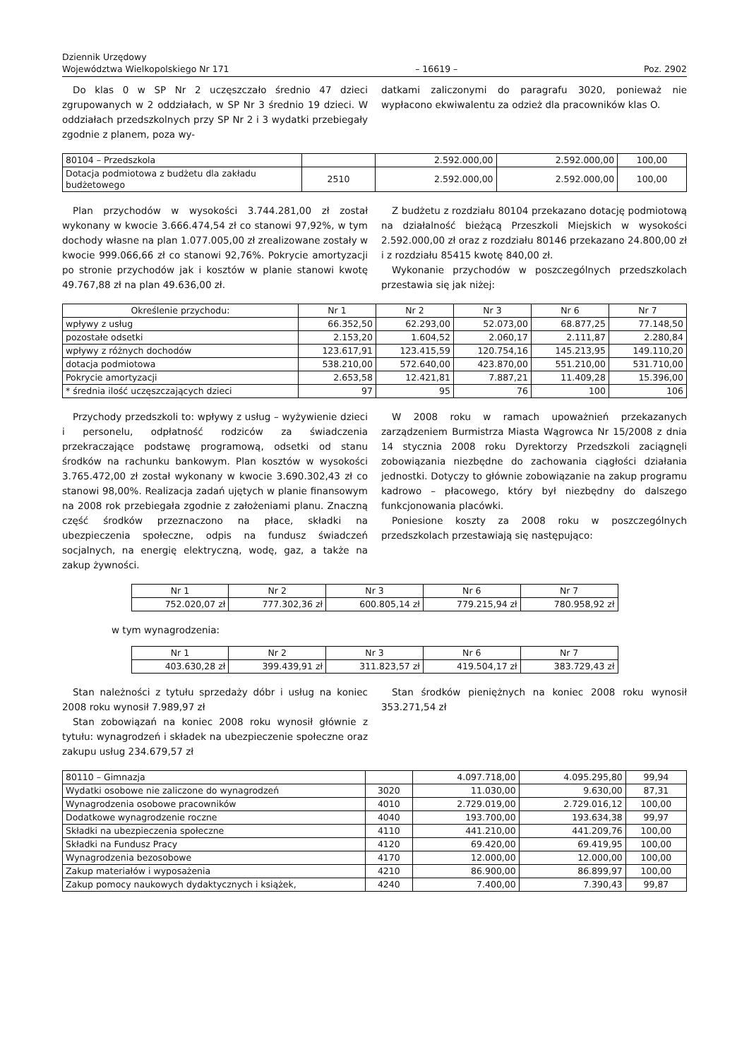Dziennik Urzędowy
Województwa Wielkopolskiego Nr 171
– 16619 –
Poz. 2902
Do klas 0 w SP Nr 2 uczęszczało średnio 47 dzieci zgrupowanych w 2 oddziałach, w SP Nr 3 średnio 19 dzieci. W oddziałach przedszkolnych przy SP Nr 2 i 3 wydatki przebiegały zgodnie z planem, poza wy-
datkami zaliczonymi do paragrafu 3020, ponieważ nie wypłacono ekwiwalentu za odzież dla pracowników klas O.
| 80104 – Przedszkola | | 2.592.000,00 | 2.592.000,00 | 100,00 |
| Dotacja podmiotowa z budżetu dla zakładu budżetowego | 2510 | 2.592.000,00 | 2.592.000,00 | 100,00 |
Plan przychodów w wysokości 3.744.281,00 zł został wykonany w kwocie 3.666.474,54 zł co stanowi 97,92%, w tym dochody własne na plan 1.077.005,00 zł zrealizowane zostały w kwocie 999.066,66 zł co stanowi 92,76%. Pokrycie amortyzacji po stronie przychodów jak i kosztów w planie stanowi kwotę 49.767,88 zł na plan 49.636,00 zł.
Z budżetu z rozdziału 80104 przekazano dotację podmiotową na działalność bieżącą Przeszkoli Miejskich w wysokości 2.592.000,00 zł oraz z rozdziału 80146 przekazano 24.800,00 zł i z rozdziału 85415 kwotę 840,00 zł.
Wykonanie przychodów w poszczególnych przedszkolach przestawia się jak niżej:
| Określenie przychodu: | Nr 1 | Nr 2 | Nr 3 | Nr 6 | Nr 7 |
| --- | --- | --- | --- | --- | --- |
| wpływy z usług | 66.352,50 | 62.293,00 | 52.073,00 | 68.877,25 | 77.148,50 |
| pozostałe odsetki | 2.153,20 | 1.604,52 | 2.060,17 | 2.111,87 | 2.280,84 |
| wpływy z różnych dochodów | 123.617,91 | 123.415,59 | 120.754,16 | 145.213,95 | 149.110,20 |
| dotacja podmiotowa | 538.210,00 | 572.640,00 | 423.870,00 | 551.210,00 | 531.710,00 |
| Pokrycie amortyzacji | 2.653,58 | 12.421,81 | 7.887,21 | 11.409,28 | 15.396,00 |
| * średnia ilość uczęszczających dzieci | 97 | 95 | 76 | 100 | 106 |
Przychody przedszkoli to: wpływy z usług – wyżywienie dzieci i personelu, odpłatność rodziców za świadczenia przekraczające podstawę programową, odsetki od stanu środków na rachunku bankowym. Plan kosztów w wysokości 3.765.472,00 zł został wykonany w kwocie 3.690.302,43 zł co stanowi 98,00%. Realizacja zadań ujętych w planie finansowym na 2008 rok przebiegała zgodnie z założeniami planu. Znaczną część środków przeznaczono na płace, składki na ubezpieczenia społeczne, odpis na fundusz świadczeń socjalnych, na energię elektryczną, wodę, gaz, a także na zakup żywności.
W 2008 roku w ramach upoważnień przekazanych zarządzeniem Burmistrza Miasta Wągrowca Nr 15/2008 z dnia 14 stycznia 2008 roku Dyrektorzy Przedszkoli zaciągnęli zobowiązania niezbędne do zachowania ciągłości działania jednostki. Dotyczy to głównie zobowiązanie na zakup programu kadrowo – płacowego, który był niezbędny do dalszego funkcjonowania placówki.
Poniesione koszty za 2008 roku w poszczególnych przedszkolach przestawiają się następująco:
| Nr 1 | Nr 2 | Nr 3 | Nr 6 | Nr 7 |
| --- | --- | --- | --- | --- |
| 752.020,07 zł | 777.302,36 zł | 600.805,14 zł | 779.215,94 zł | 780.958,92 zł |
w tym wynagrodzenia:
| Nr 1 | Nr 2 | Nr 3 | Nr 6 | Nr 7 |
| --- | --- | --- | --- | --- |
| 403.630,28 zł | 399.439,91 zł | 311.823,57 zł | 419.504,17 zł | 383.729,43 zł |
Stan należności z tytułu sprzedaży dóbr i usług na koniec 2008 roku wynosił 7.989,97 zł
Stan zobowiązań na koniec 2008 roku wynosił głównie z tytułu: wynagrodzeń i składek na ubezpieczenie społeczne oraz zakupu usług 234.679,57 zł
Stan środków pieniężnych na koniec 2008 roku wynosił 353.271,54 zł
| 80110 – Gimnazja | | 4.097.718,00 | 4.095.295,80 | 99,94 |
| Wydatki osobowe nie zaliczone do wynagrodzeń | 3020 | 11.030,00 | 9.630,00 | 87,31 |
| Wynagrodzenia osobowe pracowników | 4010 | 2.729.019,00 | 2.729.016,12 | 100,00 |
| Dodatkowe wynagrodzenie roczne | 4040 | 193.700,00 | 193.634,38 | 99,97 |
| Składki na ubezpieczenia społeczne | 4110 | 441.210,00 | 441.209,76 | 100,00 |
| Składki na Fundusz Pracy | 4120 | 69.420,00 | 69.419,95 | 100,00 |
| Wynagrodzenia bezosobowe | 4170 | 12.000,00 | 12.000,00 | 100,00 |
| Zakup materiałów i wyposażenia | 4210 | 86.900,00 | 86.899,97 | 100,00 |
| Zakup pomocy naukowych dydaktycznych i książek, | 4240 | 7.400,00 | 7.390,43 | 99,87 |